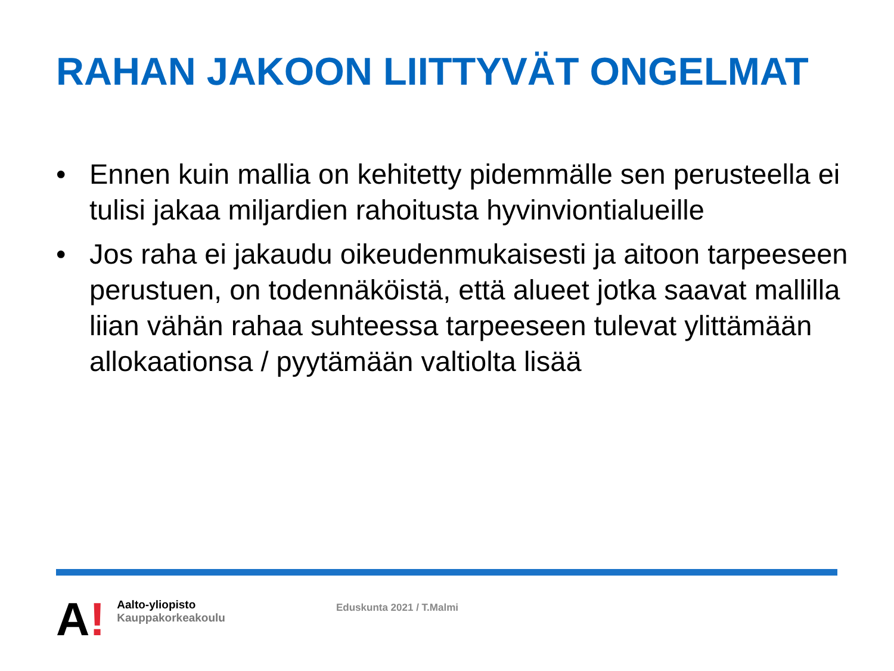RAHAN JAKOON LIITTYVÄT ONGELMAT
• Ennen kuin mallia on kehitetty pidemmälle sen perusteella ei tulisi jakaa miljardien rahoitusta hyvinviontialueille
• Jos raha ei jakaudu oikeudenmukaisesti ja aitoon tarpeeseen perustuen, on todennäköistä, että alueet jotka saavat mallilla liian vähän rahaa suhteessa tarpeeseen tulevat ylittämään allokaationsa / pyytämään valtiolta lisää
A!
Aalto-yliopisto
Kauppakorkeakoulu
Eduskunta 2021 / T.Malmi